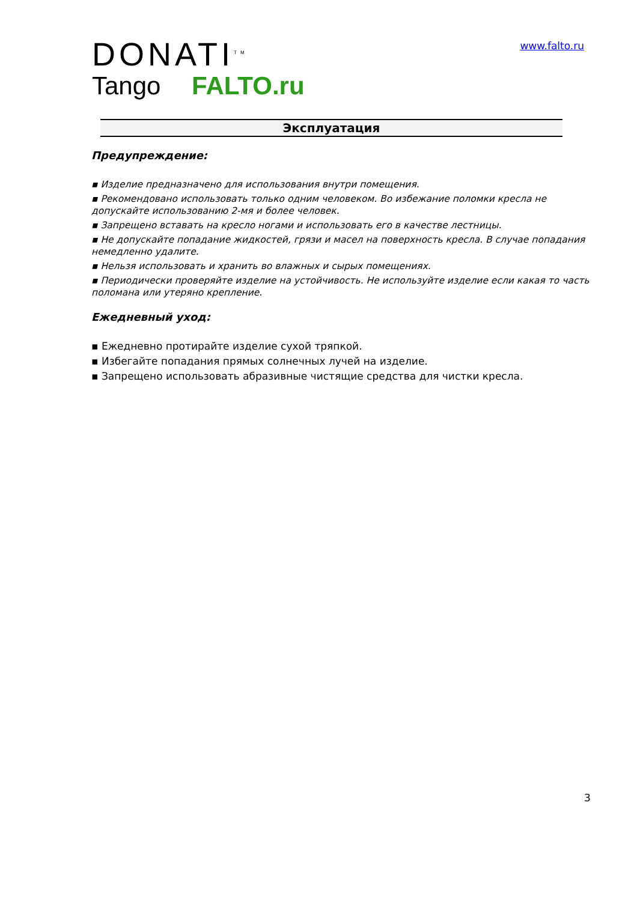DONATI<sup>TM</sup>
Tango FALTO.ru
www.falto.ru
Эксплуатация
Предупреждение:
▪ Изделие предназначено для использования внутри помещения.
▪ Рекомендовано использовать только одним человеком. Во избежание поломки кресла не допускайте использованию 2-мя и более человек.
▪ Запрещено вставать на кресло ногами и использовать его в качестве лестницы.
▪ Не допускайте попадание жидкостей, грязи и масел на поверхность кресла. В случае попадания немедленно удалите.
▪ Нельзя использовать и хранить во влажных и сырых помещениях.
▪ Периодически проверяйте изделие на устойчивость. Не используйте изделие если какая то часть поломана или утеряно крепление.
Ежедневный уход:
▪ Ежедневно протирайте изделие сухой тряпкой.
▪ Избегайте попадания прямых солнечных лучей на изделие.
▪ Запрещено использовать абразивные чистящие средства для чистки кресла.
3